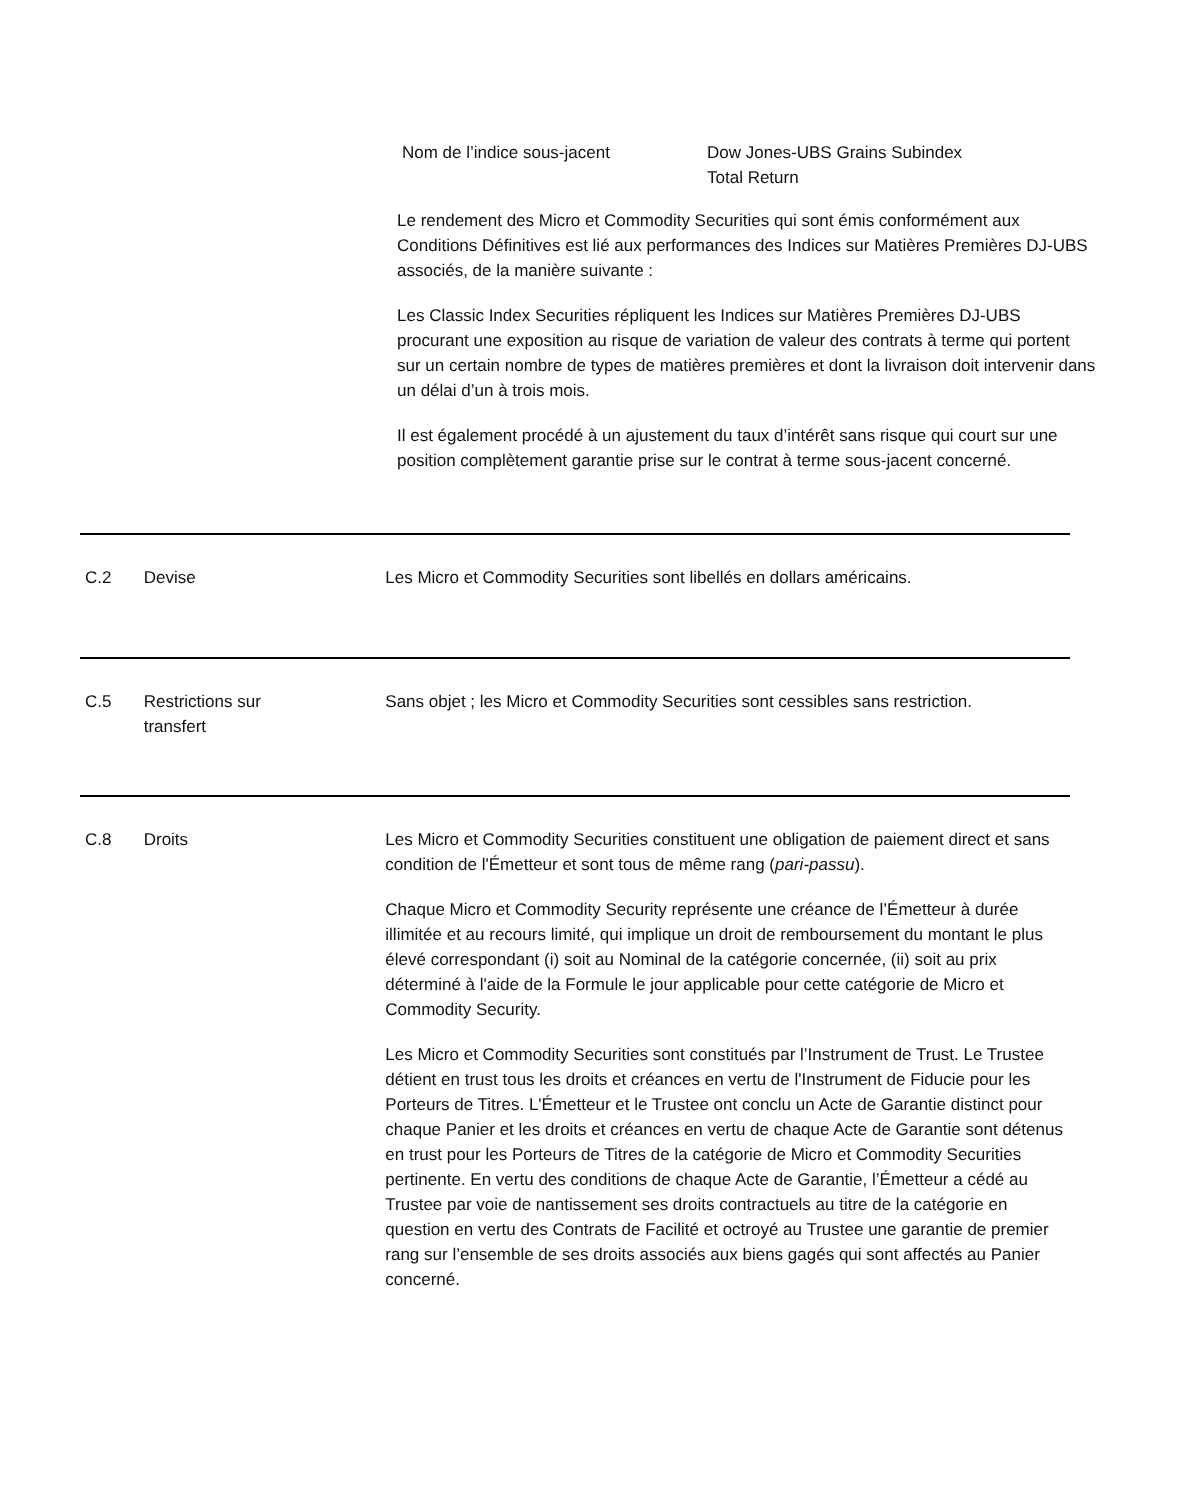Nom de l’indice sous-jacent Dow Jones-UBS Grains Subindex
Total Return
Le rendement des Micro et Commodity Securities qui sont émis conformément aux Conditions Définitives est lié aux performances des Indices sur Matières Premières DJ-UBS associés, de la manière suivante :
Les Classic Index Securities répliquent les Indices sur Matières Premières DJ-UBS procurant une exposition au risque de variation de valeur des contrats à terme qui portent sur un certain nombre de types de matières premières et dont la livraison doit intervenir dans un délai d’un à trois mois.
Il est également procédé à un ajustement du taux d’intérêt sans risque qui court sur une position complètement garantie prise sur le contrat à terme sous-jacent concerné.
C.2 Devise Les Micro et Commodity Securities sont libellés en dollars américains.
C.5 Restrictions sur
transfert
Sans objet ; les Micro et Commodity Securities sont cessibles sans restriction.
C.8 Droits Les Micro et Commodity Securities constituent une obligation de paiement direct et sans condition de l'Émetteur et sont tous de même rang (pari-passu).
Chaque Micro et Commodity Security représente une créance de l’Émetteur à durée illimitée et au recours limité, qui implique un droit de remboursement du montant le plus élevé correspondant (i) soit au Nominal de la catégorie concernée, (ii) soit au prix déterminé à l'aide de la Formule le jour applicable pour cette catégorie de Micro et Commodity Security.
Les Micro et Commodity Securities sont constitués par l’Instrument de Trust. Le Trustee détient en trust tous les droits et créances en vertu de l'Instrument de Fiducie pour les Porteurs de Titres. L'Émetteur et le Trustee ont conclu un Acte de Garantie distinct pour chaque Panier et les droits et créances en vertu de chaque Acte de Garantie sont détenus en trust pour les Porteurs de Titres de la catégorie de Micro et Commodity Securities pertinente. En vertu des conditions de chaque Acte de Garantie, l’Émetteur a cédé au Trustee par voie de nantissement ses droits contractuels au titre de la catégorie en question en vertu des Contrats de Facilité et octroyé au Trustee une garantie de premier rang sur l’ensemble de ses droits associés aux biens gagés qui sont affectés au Panier concerné.